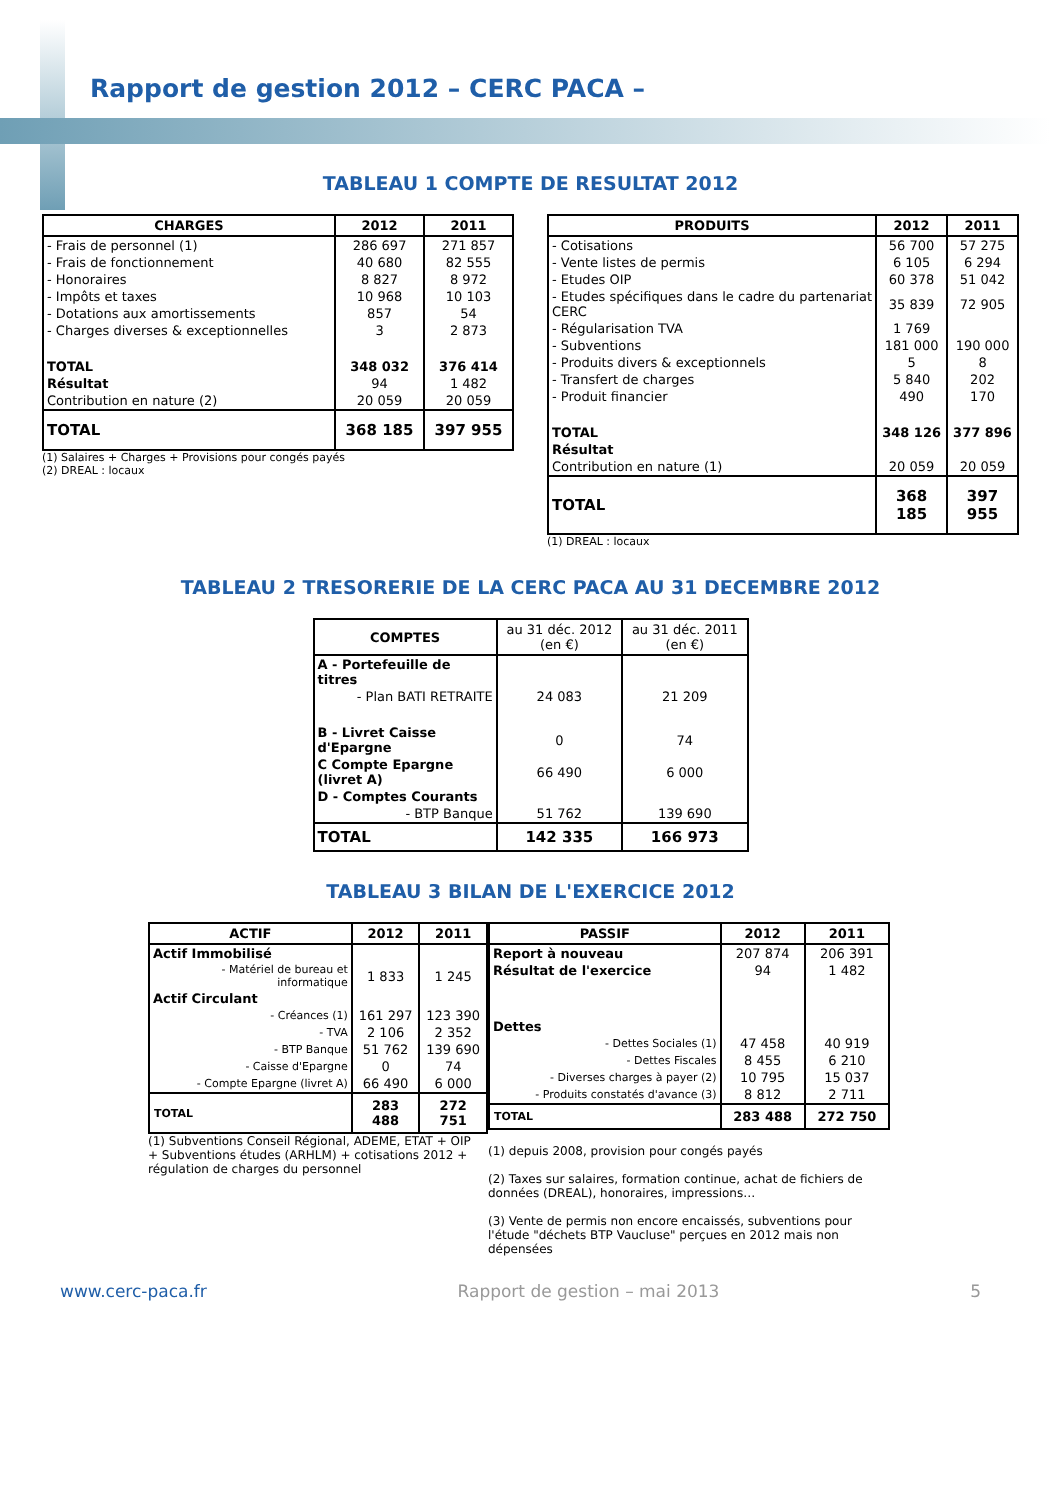Rapport de gestion 2012 – CERC PACA –
TABLEAU 1 COMPTE DE RESULTAT 2012
| CHARGES | 2012 | 2011 |
| --- | --- | --- |
| - Frais de personnel (1) | 286 697 | 271 857 |
| - Frais de fonctionnement | 40 680 | 82 555 |
| - Honoraires | 8 827 | 8 972 |
| - Impôts et taxes | 10 968 | 10 103 |
| - Dotations aux amortissements | 857 | 54 |
| - Charges diverses & exceptionnelles | 3 | 2 873 |
| TOTAL | 348 032 | 376 414 |
| Résultat | 94 | 1 482 |
| Contribution en nature (2) | 20 059 | 20 059 |
| TOTAL | 368 185 | 397 955 |
(1) Salaires + Charges + Provisions pour congés payés
(2) DREAL : locaux
| PRODUITS | 2012 | 2011 |
| --- | --- | --- |
| - Cotisations | 56 700 | 57 275 |
| - Vente listes de permis | 6 105 | 6 294 |
| - Etudes OIP | 60 378 | 51 042 |
| - Etudes spécifiques dans le cadre du partenariat CERC | 35 839 | 72 905 |
| - Régularisation TVA | 1 769 | |
| - Subventions | 181 000 | 190 000 |
| - Produits divers & exceptionnels | 5 | 8 |
| - Transfert de charges | 5 840 | 202 |
| - Produit financier | 490 | 170 |
| TOTAL | 348 126 | 377 896 |
| Résultat | | |
| Contribution en nature (1) | 20 059 | 20 059 |
| TOTAL | 368 185 | 397 955 |
(1) DREAL : locaux
TABLEAU 2 TRESORERIE DE LA CERC PACA AU 31 DECEMBRE 2012
| COMPTES | au 31 déc. 2012 (en €) | au 31 déc. 2011 (en €) |
| --- | --- | --- |
| A - Portefeuille de titres | | |
| - Plan BATI RETRAITE | 24 083 | 21 209 |
| B - Livret Caisse d'Epargne | 0 | 74 |
| C Compte Epargne (livret A) | 66 490 | 6 000 |
| D - Comptes Courants | | |
| - BTP Banque | 51 762 | 139 690 |
| TOTAL | 142 335 | 166 973 |
TABLEAU 3 BILAN DE L'EXERCICE 2012
| ACTIF | 2012 | 2011 |
| --- | --- | --- |
| Actif Immobilisé | | |
| - Matériel de bureau et informatique | 1 833 | 1 245 |
| Actif Circulant | | |
| - Créances (1) | 161 297 | 123 390 |
| - TVA | 2 106 | 2 352 |
| - BTP Banque | 51 762 | 139 690 |
| - Caisse d'Epargne | 0 | 74 |
| - Compte Epargne (livret A) | 66 490 | 6 000 |
| TOTAL | 283 488 | 272 751 |
(1) Subventions Conseil Régional, ADEME, ETAT + OIP + Subventions études (ARHLM) + cotisations 2012 + régulation de charges du personnel
| PASSIF | 2012 | 2011 |
| --- | --- | --- |
| Report à nouveau | 207 874 | 206 391 |
| Résultat de l'exercice | 94 | 1 482 |
| Dettes | | |
| - Dettes Sociales (1) | 47 458 | 40 919 |
| - Dettes Fiscales | 8 455 | 6 210 |
| - Diverses charges à payer (2) | 10 795 | 15 037 |
| - Produits constatés d'avance (3) | 8 812 | 2 711 |
| TOTAL | 283 488 | 272 750 |
(1) depuis 2008, provision pour congés payés
(2) Taxes sur salaires, formation continue, achat de fichiers de données (DREAL), honoraires, impressions…
(3) Vente de permis non encore encaissés, subventions pour l'étude "déchets BTP Vaucluse" perçues en 2012 mais non dépensées
www.cerc-paca.fr Rapport de gestion – mai 2013 5